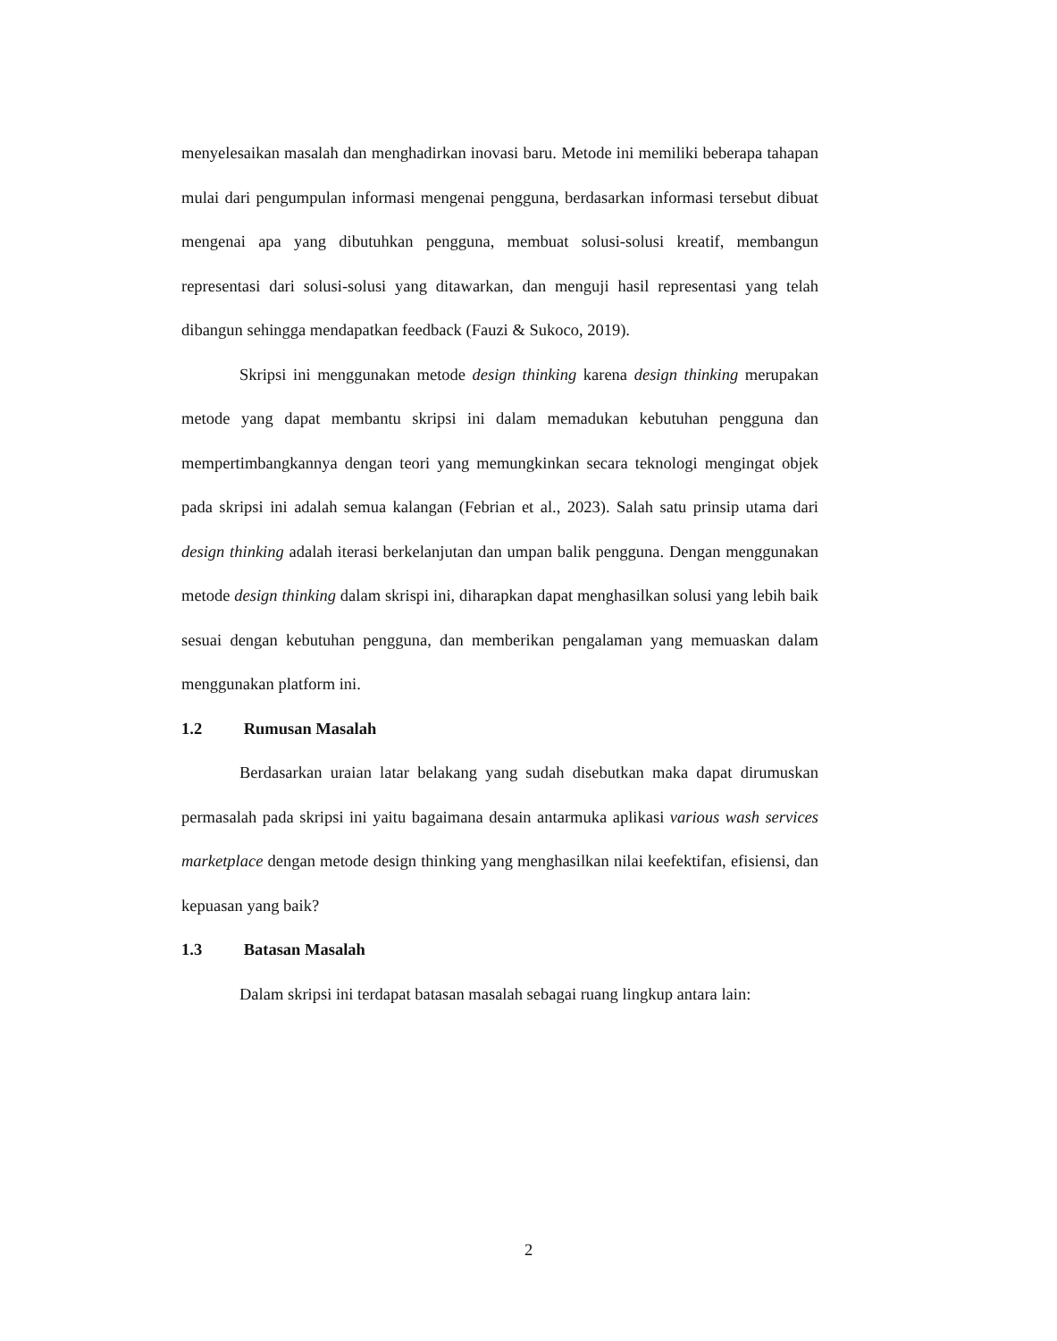menyelesaikan masalah dan menghadirkan inovasi baru. Metode ini memiliki beberapa tahapan mulai dari pengumpulan informasi mengenai pengguna, berdasarkan informasi tersebut dibuat mengenai apa yang dibutuhkan pengguna, membuat solusi-solusi kreatif, membangun representasi dari solusi-solusi yang ditawarkan, dan menguji hasil representasi yang telah dibangun sehingga mendapatkan feedback (Fauzi & Sukoco, 2019).
Skripsi ini menggunakan metode design thinking karena design thinking merupakan metode yang dapat membantu skripsi ini dalam memadukan kebutuhan pengguna dan mempertimbangkannya dengan teori yang memungkinkan secara teknologi mengingat objek pada skripsi ini adalah semua kalangan (Febrian et al., 2023). Salah satu prinsip utama dari design thinking adalah iterasi berkelanjutan dan umpan balik pengguna. Dengan menggunakan metode design thinking dalam skrispi ini, diharapkan dapat menghasilkan solusi yang lebih baik sesuai dengan kebutuhan pengguna, dan memberikan pengalaman yang memuaskan dalam menggunakan platform ini.
1.2 Rumusan Masalah
Berdasarkan uraian latar belakang yang sudah disebutkan maka dapat dirumuskan permasalah pada skripsi ini yaitu bagaimana desain antarmuka aplikasi various wash services marketplace dengan metode design thinking yang menghasilkan nilai keefektifan, efisiensi, dan kepuasan yang baik?
1.3 Batasan Masalah
Dalam skripsi ini terdapat batasan masalah sebagai ruang lingkup antara lain:
2